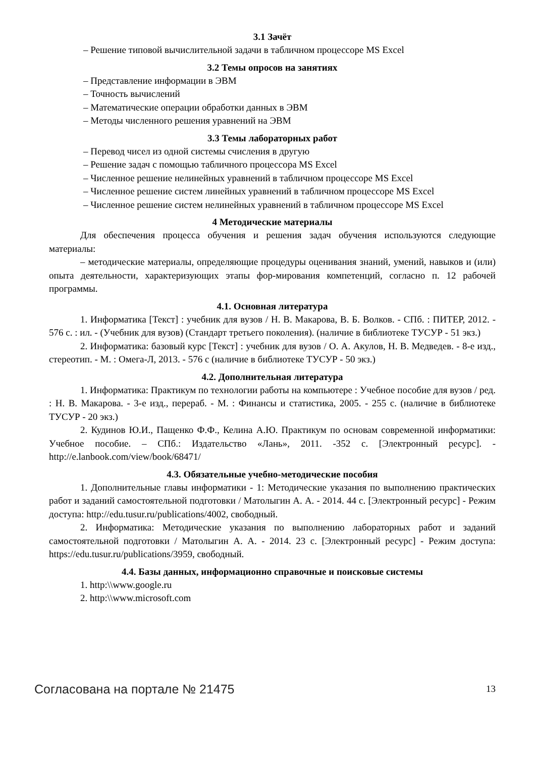3.1 Зачёт
– Решение типовой вычислительной задачи в табличном процессоре MS Excel
3.2 Темы опросов на занятиях
– Представление информации в ЭВМ
– Точность вычислений
– Математические операции обработки данных в ЭВМ
– Методы численного решения уравнений на ЭВМ
3.3 Темы лабораторных работ
– Перевод чисел из одной системы счисления в другую
– Решение задач с помощью табличного процессора MS Excel
– Численное решение нелинейных уравнений в табличном процессоре MS Excel
– Численное решение систем линейных уравнений в табличном процессоре MS Excel
– Численное решение систем нелинейных уравнений в табличном процессоре MS Excel
4 Методические материалы
Для обеспечения процесса обучения и решения задач обучения используются следующие материалы:
– методические материалы, определяющие процедуры оценивания знаний, умений, навыков и (или) опыта деятельности, характеризующих этапы фор-мирования компетенций, согласно п. 12 рабочей программы.
4.1. Основная литература
1. Информатика [Текст] : учебник для вузов / Н. В. Макарова, В. Б. Волков. - СПб. : ПИТЕР, 2012. - 576 с. : ил. - (Учебник для вузов) (Стандарт третьего поколения). (наличие в библиотеке ТУСУР - 51 экз.)
2. Информатика: базовый курс [Текст] : учебник для вузов / О. А. Акулов, Н. В. Медведев. - 8-е изд., стереотип. - М. : Омега-Л, 2013. - 576 с (наличие в библиотеке ТУСУР - 50 экз.)
4.2. Дополнительная литература
1. Информатика: Практикум по технологии работы на компьютере : Учебное пособие для вузов / ред. : Н. В. Макарова. - 3-е изд., перераб. - М. : Финансы и статистика, 2005. - 255 с. (наличие в библиотеке ТУСУР - 20 экз.)
2. Кудинов Ю.И., Пащенко Ф.Ф., Келина А.Ю. Практикум по основам современной информатики: Учебное пособие. – СПб.: Издательство «Лань», 2011. -352 с. [Электронный ресурс]. - http://e.lanbook.com/view/book/68471/
4.3. Обязательные учебно-методические пособия
1. Дополнительные главы информатики - 1: Методические указания по выполнению практических работ и заданий самостоятельной подготовки / Матолыгин А. А. - 2014. 44 с. [Электронный ресурс] - Режим доступа: http://edu.tusur.ru/publications/4002, свободный.
2. Информатика: Методические указания по выполнению лабораторных работ и заданий самостоятельной подготовки / Матолыгин А. А. - 2014. 23 с. [Электронный ресурс] - Режим доступа: https://edu.tusur.ru/publications/3959, свободный.
4.4. Базы данных, информационно справочные и поисковые системы
1. http:\\www.google.ru
2. http:\\www.microsoft.com
Согласована на портале № 21475 13